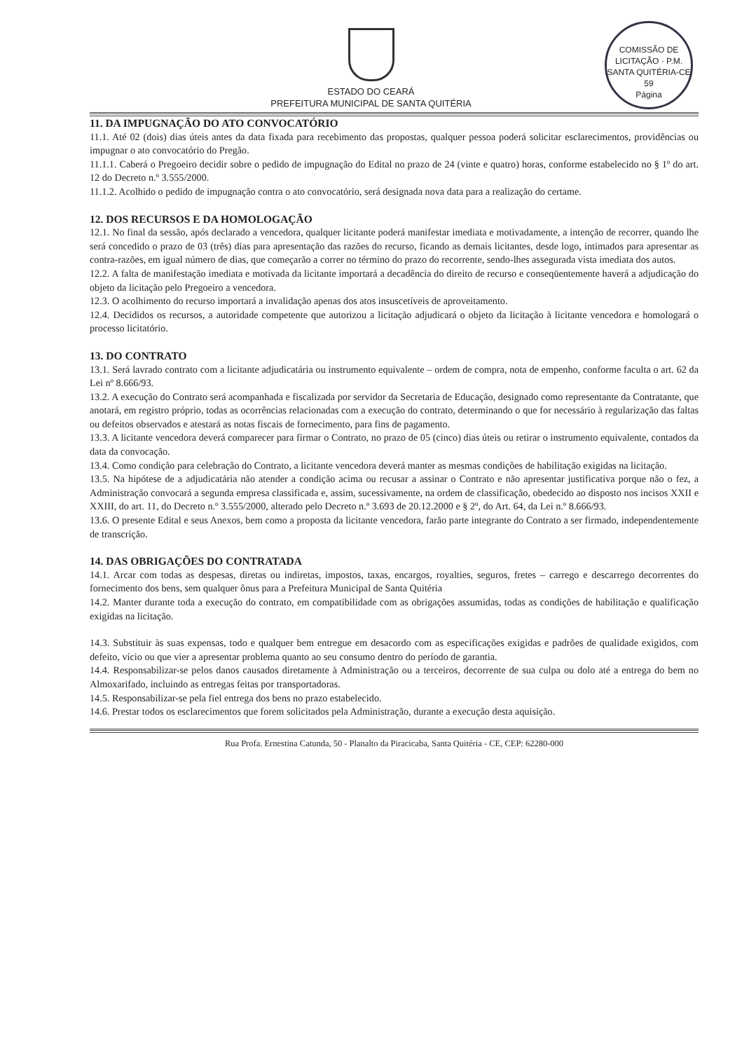COMISSÃO DE LICITAÇÃO · P.M. SANTA QUITÉRIA-CE
59
Página
ESTADO DO CEARÁ
PREFEITURA MUNICIPAL DE SANTA QUITÉRIA
11. DA IMPUGNAÇÃO DO ATO CONVOCATÓRIO
11.1. Até 02 (dois) dias úteis antes da data fixada para recebimento das propostas, qualquer pessoa poderá solicitar esclarecimentos, providências ou impugnar o ato convocatório do Pregão.
11.1.1. Caberá o Pregoeiro decidir sobre o pedido de impugnação do Edital no prazo de 24 (vinte e quatro) horas, conforme estabelecido no § 1º do art. 12 do Decreto n.º 3.555/2000.
11.1.2. Acolhido o pedido de impugnação contra o ato convocatório, será designada nova data para a realização do certame.
12. DOS RECURSOS E DA HOMOLOGAÇÃO
12.1. No final da sessão, após declarado a vencedora, qualquer licitante poderá manifestar imediata e motivadamente, a intenção de recorrer, quando lhe será concedido o prazo de 03 (três) dias para apresentação das razões do recurso, ficando as demais licitantes, desde logo, intimados para apresentar as contra-razões, em igual número de dias, que começarão a correr no término do prazo do recorrente, sendo-lhes assegurada vista imediata dos autos.
12.2. A falta de manifestação imediata e motivada da licitante importará a decadência do direito de recurso e conseqüentemente haverá a adjudicação do objeto da licitação pelo Pregoeiro a vencedora.
12.3. O acolhimento do recurso importará a invalidação apenas dos atos insuscetíveis de aproveitamento.
12.4. Decididos os recursos, a autoridade competente que autorizou a licitação adjudicará o objeto da licitação à licitante vencedora e homologará o processo licitatório.
13. DO CONTRATO
13.1. Será lavrado contrato com a licitante adjudicatária ou instrumento equivalente – ordem de compra, nota de empenho, conforme faculta o art. 62 da Lei nº 8.666/93.
13.2. A execução do Contrato será acompanhada e fiscalizada por servidor da Secretaria de Educação, designado como representante da Contratante, que anotará, em registro próprio, todas as ocorrências relacionadas com a execução do contrato, determinando o que for necessário à regularização das faltas ou defeitos observados e atestará as notas fiscais de fornecimento, para fins de pagamento.
13.3. A licitante vencedora deverá comparecer para firmar o Contrato, no prazo de 05 (cinco) dias úteis ou retirar o instrumento equivalente, contados da data da convocação.
13.4. Como condição para celebração do Contrato, a licitante vencedora deverá manter as mesmas condições de habilitação exigidas na licitação.
13.5. Na hipótese de a adjudicatária não atender a condição acima ou recusar a assinar o Contrato e não apresentar justificativa porque não o fez, a Administração convocará a segunda empresa classificada e, assim, sucessivamente, na ordem de classificação, obedecido ao disposto nos incisos XXII e XXIII, do art. 11, do Decreto n.º 3.555/2000, alterado pelo Decreto n.º 3.693 de 20.12.2000 e § 2º, do Art. 64, da Lei n.º 8.666/93.
13.6. O presente Edital e seus Anexos, bem como a proposta da licitante vencedora, farão parte integrante do Contrato a ser firmado, independentemente de transcrição.
14. DAS OBRIGAÇÕES DO CONTRATADA
14.1. Arcar com todas as despesas, diretas ou indiretas, impostos, taxas, encargos, royalties, seguros, fretes – carrego e descarrego decorrentes do fornecimento dos bens, sem qualquer ônus para a Prefeitura Municipal de Santa Quitéria
14.2. Manter durante toda a execução do contrato, em compatibilidade com as obrigações assumidas, todas as condições de habilitação e qualificação exigidas na licitação.
14.3. Substituir às suas expensas, todo e qualquer bem entregue em desacordo com as especificações exigidas e padrões de qualidade exigidos, com defeito, vício ou que vier a apresentar problema quanto ao seu consumo dentro do período de garantia.
14.4. Responsabilizar-se pelos danos causados diretamente à Administração ou a terceiros, decorrente de sua culpa ou dolo até a entrega do bem no Almoxarifado, incluindo as entregas feitas por transportadoras.
14.5. Responsabilizar-se pela fiel entrega dos bens no prazo estabelecido.
14.6. Prestar todos os esclarecimentos que forem solicitados pela Administração, durante a execução desta aquisição.
Rua Profa. Ernestina Catunda, 50 - Planalto da Piracicaba, Santa Quitéria - CE, CEP: 62280-000